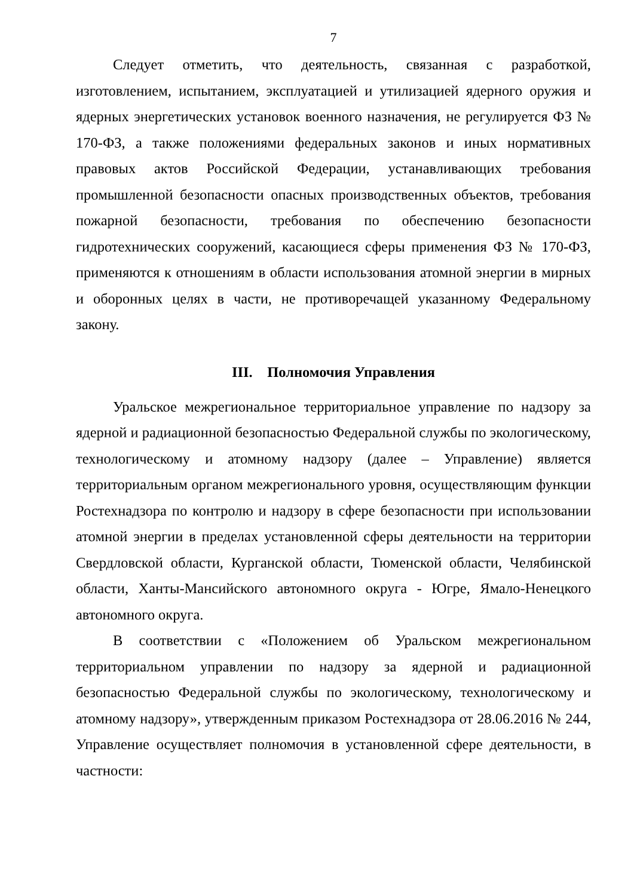7
Следует отметить, что деятельность, связанная с разработкой, изготовлением, испытанием, эксплуатацией и утилизацией ядерного оружия и ядерных энергетических установок военного назначения, не регулируется ФЗ № 170-ФЗ, а также положениями федеральных законов и иных нормативных правовых актов Российской Федерации, устанавливающих требования промышленной безопасности опасных производственных объектов, требования пожарной безопасности, требования по обеспечению безопасности гидротехнических сооружений, касающиеся сферы применения ФЗ № 170-ФЗ, применяются к отношениям в области использования атомной энергии в мирных и оборонных целях в части, не противоречащей указанному Федеральному закону.
III. Полномочия Управления
Уральское межрегиональное территориальное управление по надзору за ядерной и радиационной безопасностью Федеральной службы по экологическому, технологическому и атомному надзору (далее – Управление) является территориальным органом межрегионального уровня, осуществляющим функции Ростехнадзора по контролю и надзору в сфере безопасности при использовании атомной энергии в пределах установленной сферы деятельности на территории Свердловской области, Курганской области, Тюменской области, Челябинской области, Ханты-Мансийского автономного округа - Югре, Ямало-Ненецкого автономного округа.
В соответствии с «Положением об Уральском межрегиональном территориальном управлении по надзору за ядерной и радиационной безопасностью Федеральной службы по экологическому, технологическому и атомному надзору», утвержденным приказом Ростехнадзора от 28.06.2016 № 244, Управление осуществляет полномочия в установленной сфере деятельности, в частности: